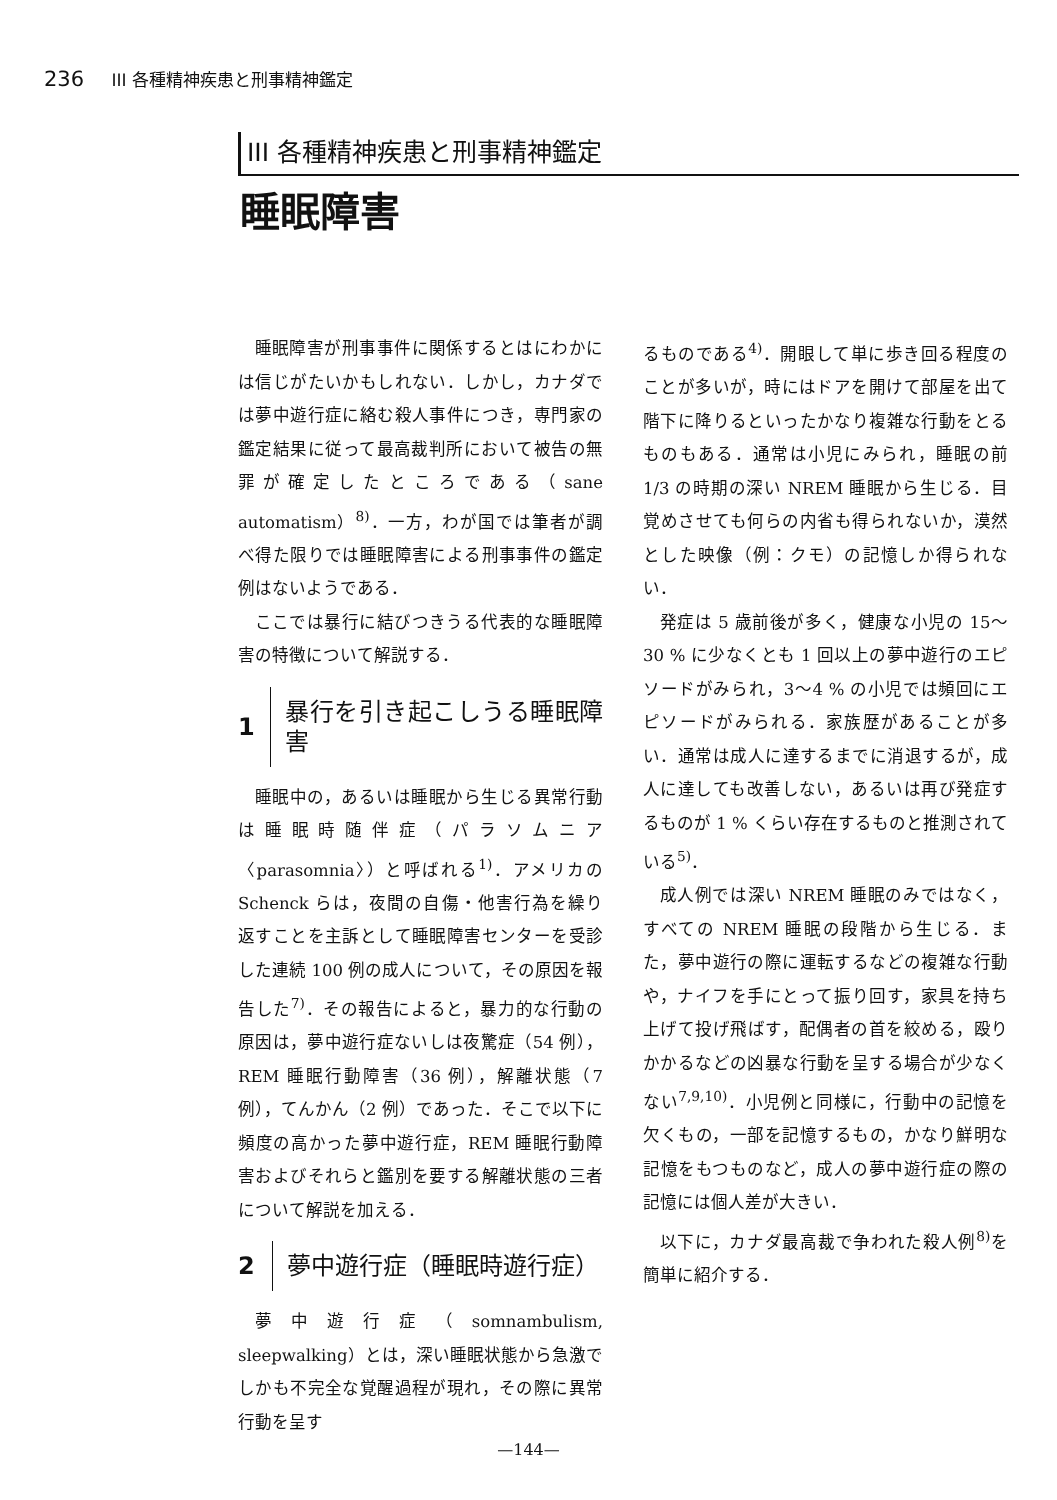236 III 各種精神疾患と刑事精神鑑定
III 各種精神疾患と刑事精神鑑定
睡眠障害
睡眠障害が刑事事件に関係するとはにわかには信じがたいかもしれない．しかし，カナダでは夢中遊行症に絡む殺人事件につき，専門家の鑑定結果に従って最高裁判所において被告の無罪が確定したところである（sane automatism）<sup>8)</sup>．一方，わが国では筆者が調べ得た限りでは睡眠障害による刑事事件の鑑定例はないようである．
ここでは暴行に結びつきうる代表的な睡眠障害の特徴について解説する．
1 暴行を引き起こしうる睡眠障害
睡眠中の，あるいは睡眠から生じる異常行動は睡眠時随伴症（パラソムニア〈parasomnia〉）と呼ばれる<sup>1)</sup>．アメリカの Schenck らは，夜間の自傷・他害行為を繰り返すことを主訴として睡眠障害センターを受診した連続 100 例の成人について，その原因を報告した<sup>7)</sup>．その報告によると，暴力的な行動の原因は，夢中遊行症ないしは夜驚症（54 例），REM 睡眠行動障害（36 例），解離状態（7 例），てんかん（2 例）であった．そこで以下に頻度の高かった夢中遊行症，REM 睡眠行動障害およびそれらと鑑別を要する解離状態の三者について解説を加える．
2 夢中遊行症（睡眠時遊行症）
夢中遊行症（somnambulism, sleepwalking）とは，深い睡眠状態から急激でしかも不完全な覚醒過程が現れ，その際に異常行動を呈す
るものである<sup>4)</sup>．開眼して単に歩き回る程度のことが多いが，時にはドアを開けて部屋を出て階下に降りるといったかなり複雑な行動をとるものもある．通常は小児にみられ，睡眠の前 1/3 の時期の深い NREM 睡眠から生じる．目覚めさせても何らの内省も得られないか，漠然とした映像（例：クモ）の記憶しか得られない．
発症は 5 歳前後が多く，健康な小児の 15〜30 % に少なくとも 1 回以上の夢中遊行のエピソードがみられ，3〜4 % の小児では頻回にエピソードがみられる．家族歴があることが多い．通常は成人に達するまでに消退するが，成人に達しても改善しない，あるいは再び発症するものが 1 % くらい存在するものと推測されている<sup>5)</sup>．
成人例では深い NREM 睡眠のみではなく，すべての NREM 睡眠の段階から生じる．また，夢中遊行の際に運転するなどの複雑な行動や，ナイフを手にとって振り回す，家具を持ち上げて投げ飛ばす，配偶者の首を絞める，殴りかかるなどの凶暴な行動を呈する場合が少なくない<sup>7,9,10)</sup>．小児例と同様に，行動中の記憶を欠くもの，一部を記憶するもの，かなり鮮明な記憶をもつものなど，成人の夢中遊行症の際の記憶には個人差が大きい．
以下に，カナダ最高裁で争われた殺人例<sup>8)</sup>を簡単に紹介する．
—144—